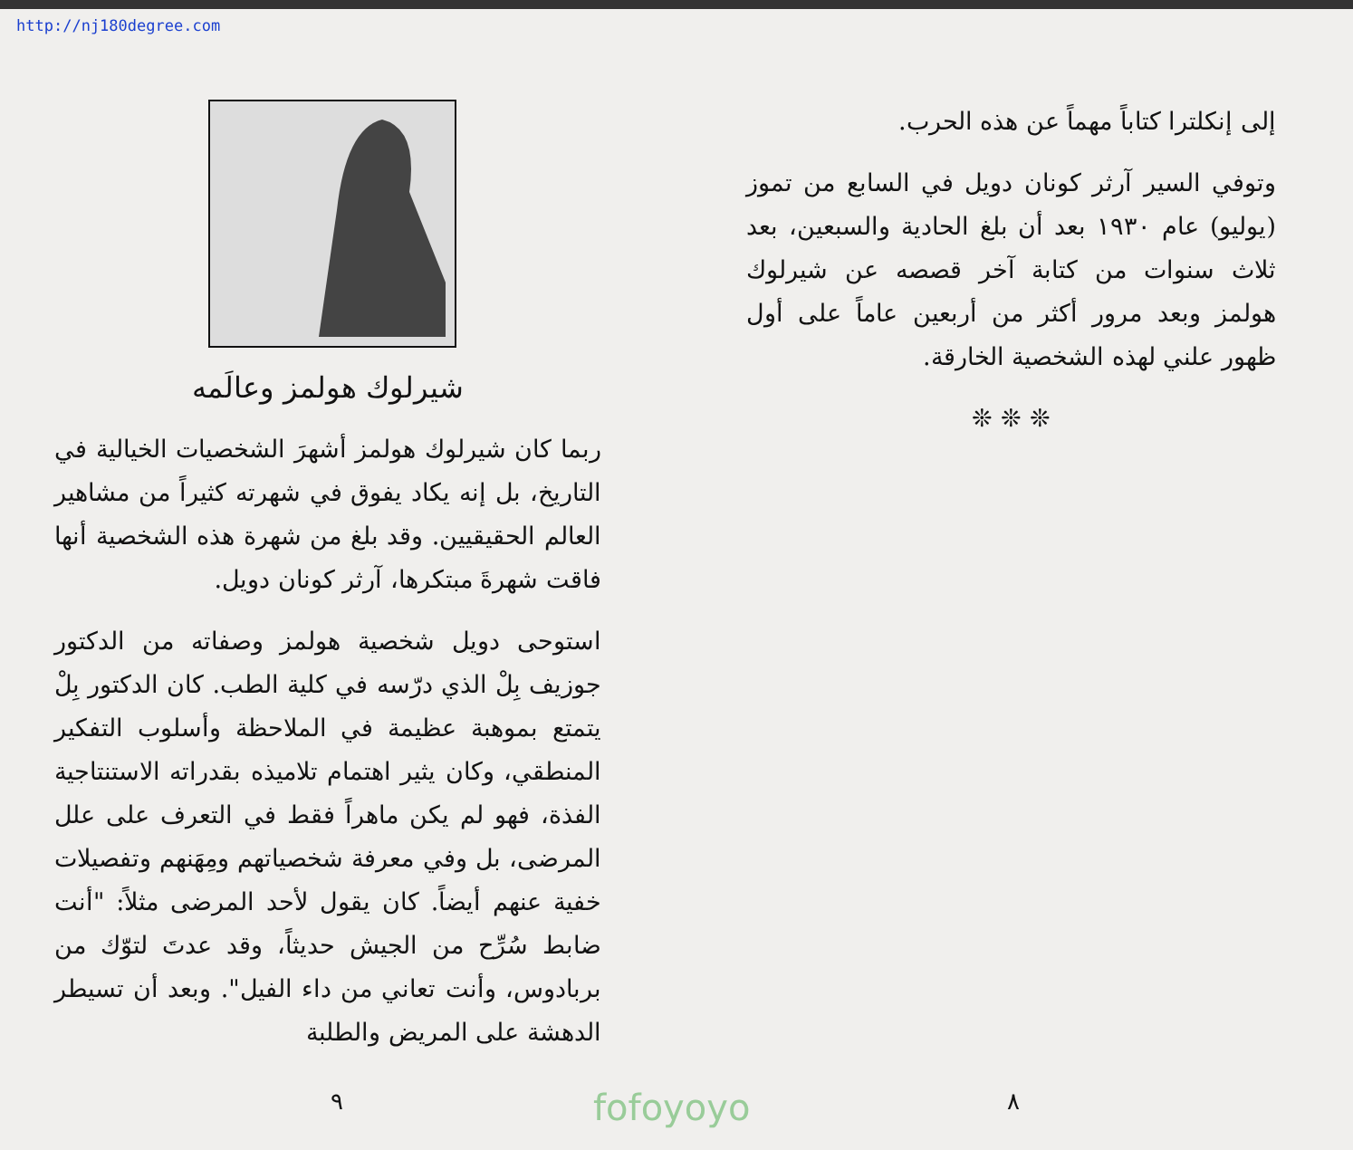http://nj180degree.com
إلى إنكلترا كتاباً مهماً عن هذه الحرب.
وتوفي السير آرثر كونان دويل في السابع من تموز (يوليو) عام ١٩٣٠ بعد أن بلغ الحادية والسبعين، بعد ثلاث سنوات من كتابة آخر قصصه عن شيرلوك هولمز وبعد مرور أكثر من أربعين عاماً على أول ظهور علني لهذه الشخصية الخارقة.
❊ ❊ ❊
٨
شيرلوك هولمز وعالَمه
ربما كان شيرلوك هولمز أشهرَ الشخصيات الخيالية في التاريخ، بل إنه يكاد يفوق في شهرته كثيراً من مشاهير العالم الحقيقيين. وقد بلغ من شهرة هذه الشخصية أنها فاقت شهرةَ مبتكرها، آرثر كونان دويل.
استوحى دويل شخصية هولمز وصفاته من الدكتور جوزيف بِلْ الذي درّسه في كلية الطب. كان الدكتور بِلْ يتمتع بموهبة عظيمة في الملاحظة وأسلوب التفكير المنطقي، وكان يثير اهتمام تلاميذه بقدراته الاستنتاجية الفذة، فهو لم يكن ماهراً فقط في التعرف على علل المرضى، بل وفي معرفة شخصياتهم ومِهَنهم وتفصيلات خفية عنهم أيضاً. كان يقول لأحد المرضى مثلاً: "أنت ضابط سُرِّح من الجيش حديثاً، وقد عدتَ لتوّك من بربادوس، وأنت تعاني من داء الفيل". وبعد أن تسيطر الدهشة على المريض والطلبة
٩
fofoyoyo